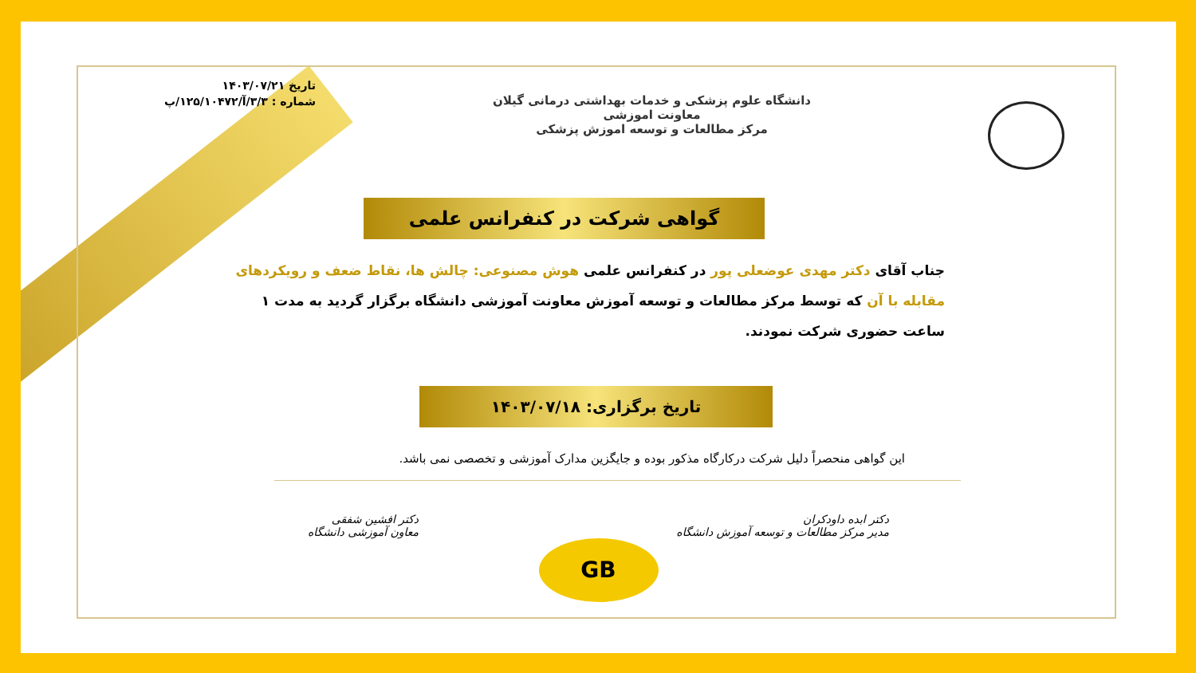دانشگاه علوم پزشکی و خدمات بهداشتی درمانی گیلان
معاونت اموزشی
مرکز مطالعات و توسعه اموزش پزشکی
تاریخ ۱۴۰۳/۰۷/۲۱
شماره : ۳/۳/آ/۱۲۵/۱۰۴۷۲/پ
گواهی شرکت در کنفرانس علمی
جناب آقای دکتر مهدی عوضعلی پور در کنفرانس علمی هوش مصنوعی: چالش ها، نقاط ضعف و رویکردهای مقابله با آن که توسط مرکز مطالعات و توسعه آموزش معاونت آموزشی دانشگاه برگزار گردید به مدت ۱ ساعت حضوری شرکت نمودند.
تاریخ برگزاری: ۱۴۰۳/۰۷/۱۸
این گواهی منحصراً دلیل شرکت درکارگاه مذکور بوده و جایگزین مدارک آموزشی و تخصصی نمی باشد.
دکتر ابده داودکران
مدیر مرکز مطالعات و توسعه آموزش دانشگاه
دکتر افشین شفقی
معاون آموزشی دانشگاه
GB